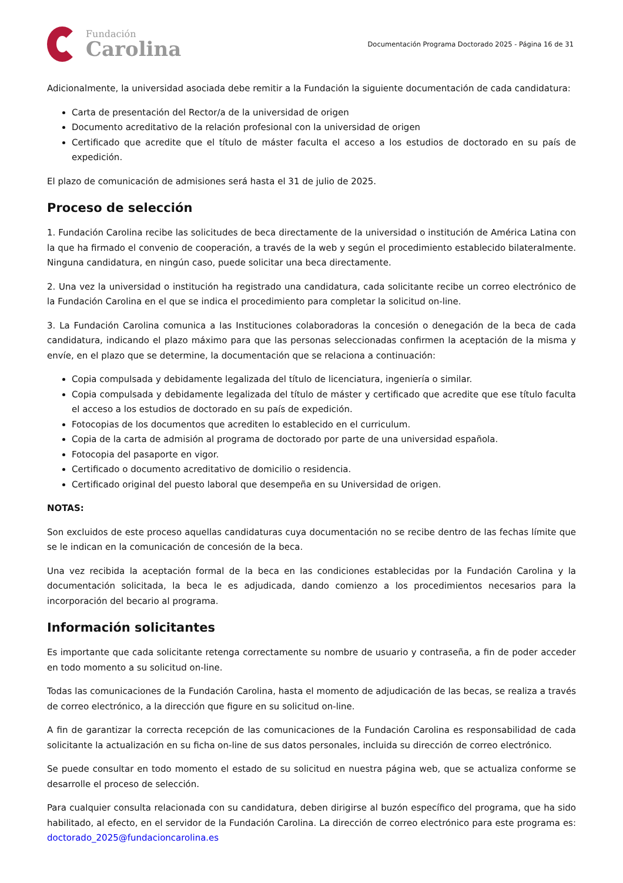Fundación
Carolina
Documentación Programa Doctorado 2025 - Página 16 de 31
Adicionalmente, la universidad asociada debe remitir a la Fundación la siguiente documentación de cada candidatura:
Carta de presentación del Rector/a de la universidad de origen
Documento acreditativo de la relación profesional con la universidad de origen
Certificado que acredite que el título de máster faculta el acceso a los estudios de doctorado en su país de expedición.
El plazo de comunicación de admisiones será hasta el 31 de julio de 2025.
Proceso de selección
1. Fundación Carolina recibe las solicitudes de beca directamente de la universidad o institución de América Latina con la que ha firmado el convenio de cooperación, a través de la web y según el procedimiento establecido bilateralmente. Ninguna candidatura, en ningún caso, puede solicitar una beca directamente.
2. Una vez la universidad o institución ha registrado una candidatura, cada solicitante recibe un correo electrónico de la Fundación Carolina en el que se indica el procedimiento para completar la solicitud on-line.
3. La Fundación Carolina comunica a las Instituciones colaboradoras la concesión o denegación de la beca de cada candidatura, indicando el plazo máximo para que las personas seleccionadas confirmen la aceptación de la misma y envíe, en el plazo que se determine, la documentación que se relaciona a continuación:
Copia compulsada y debidamente legalizada del título de licenciatura, ingeniería o similar.
Copia compulsada y debidamente legalizada del título de máster y certificado que acredite que ese título faculta el acceso a los estudios de doctorado en su país de expedición.
Fotocopias de los documentos que acrediten lo establecido en el curriculum.
Copia de la carta de admisión al programa de doctorado por parte de una universidad española.
Fotocopia del pasaporte en vigor.
Certificado o documento acreditativo de domicilio o residencia.
Certificado original del puesto laboral que desempeña en su Universidad de origen.
NOTAS:
Son excluidos de este proceso aquellas candidaturas cuya documentación no se recibe dentro de las fechas límite que se le indican en la comunicación de concesión de la beca.
Una vez recibida la aceptación formal de la beca en las condiciones establecidas por la Fundación Carolina y la documentación solicitada, la beca le es adjudicada, dando comienzo a los procedimientos necesarios para la incorporación del becario al programa.
Información solicitantes
Es importante que cada solicitante retenga correctamente su nombre de usuario y contraseña, a fin de poder acceder en todo momento a su solicitud on-line.
Todas las comunicaciones de la Fundación Carolina, hasta el momento de adjudicación de las becas, se realiza a través de correo electrónico, a la dirección que figure en su solicitud on-line.
A fin de garantizar la correcta recepción de las comunicaciones de la Fundación Carolina es responsabilidad de cada solicitante la actualización en su ficha on-line de sus datos personales, incluida su dirección de correo electrónico.
Se puede consultar en todo momento el estado de su solicitud en nuestra página web, que se actualiza conforme se desarrolle el proceso de selección.
Para cualquier consulta relacionada con su candidatura, deben dirigirse al buzón específico del programa, que ha sido habilitado, al efecto, en el servidor de la Fundación Carolina. La dirección de correo electrónico para este programa es: doctorado_2025@fundacioncarolina.es